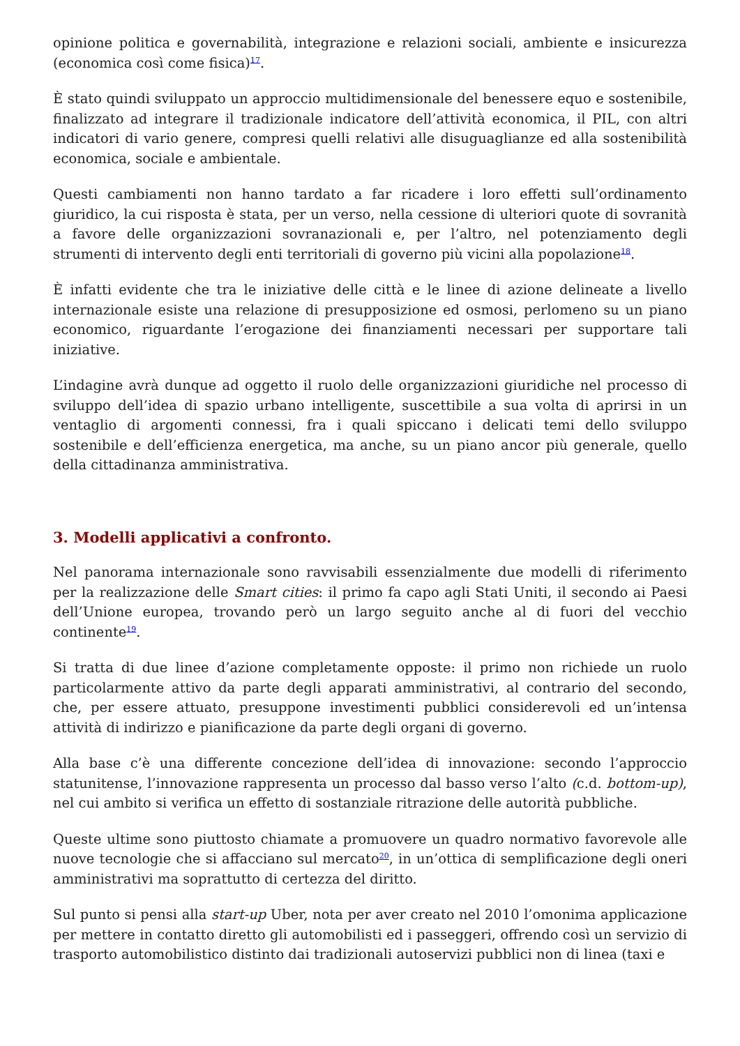opinione politica e governabilità, integrazione e relazioni sociali, ambiente e insicurezza (economica così come fisica)<sup>17</sup>.
È stato quindi sviluppato un approccio multidimensionale del benessere equo e sostenibile, finalizzato ad integrare il tradizionale indicatore dell’attività economica, il PIL, con altri indicatori di vario genere, compresi quelli relativi alle disuguaglianze ed alla sostenibilità economica, sociale e ambientale.
Questi cambiamenti non hanno tardato a far ricadere i loro effetti sull’ordinamento giuridico, la cui risposta è stata, per un verso, nella cessione di ulteriori quote di sovranità a favore delle organizzazioni sovranazionali e, per l’altro, nel potenziamento degli strumenti di intervento degli enti territoriali di governo più vicini alla popolazione<sup>18</sup>.
È infatti evidente che tra le iniziative delle città e le linee di azione delineate a livello internazionale esiste una relazione di presupposizione ed osmosi, perlomeno su un piano economico, riguardante l’erogazione dei finanziamenti necessari per supportare tali iniziative.
L’indagine avrà dunque ad oggetto il ruolo delle organizzazioni giuridiche nel processo di sviluppo dell’idea di spazio urbano intelligente, suscettibile a sua volta di aprirsi in un ventaglio di argomenti connessi, fra i quali spiccano i delicati temi dello sviluppo sostenibile e dell’efficienza energetica, ma anche, su un piano ancor più generale, quello della cittadinanza amministrativa.
3. Modelli applicativi a confronto.
Nel panorama internazionale sono ravvisabili essenzialmente due modelli di riferimento per la realizzazione delle Smart cities: il primo fa capo agli Stati Uniti, il secondo ai Paesi dell’Unione europea, trovando però un largo seguito anche al di fuori del vecchio continente<sup>19</sup>.
Si tratta di due linee d’azione completamente opposte: il primo non richiede un ruolo particolarmente attivo da parte degli apparati amministrativi, al contrario del secondo, che, per essere attuato, presuppone investimenti pubblici considerevoli ed un’intensa attività di indirizzo e pianificazione da parte degli organi di governo.
Alla base c’è una differente concezione dell’idea di innovazione: secondo l’approccio statunitense, l’innovazione rappresenta un processo dal basso verso l’alto (c.d. bottom-up), nel cui ambito si verifica un effetto di sostanziale ritrazione delle autorità pubbliche.
Queste ultime sono piuttosto chiamate a promuovere un quadro normativo favorevole alle nuove tecnologie che si affacciano sul mercato<sup>20</sup>, in un’ottica di semplificazione degli oneri amministrativi ma soprattutto di certezza del diritto.
Sul punto si pensi alla start-up Uber, nota per aver creato nel 2010 l’omonima applicazione per mettere in contatto diretto gli automobilisti ed i passeggeri, offrendo così un servizio di trasporto automobilistico distinto dai tradizionali autoservizi pubblici non di linea (taxi e